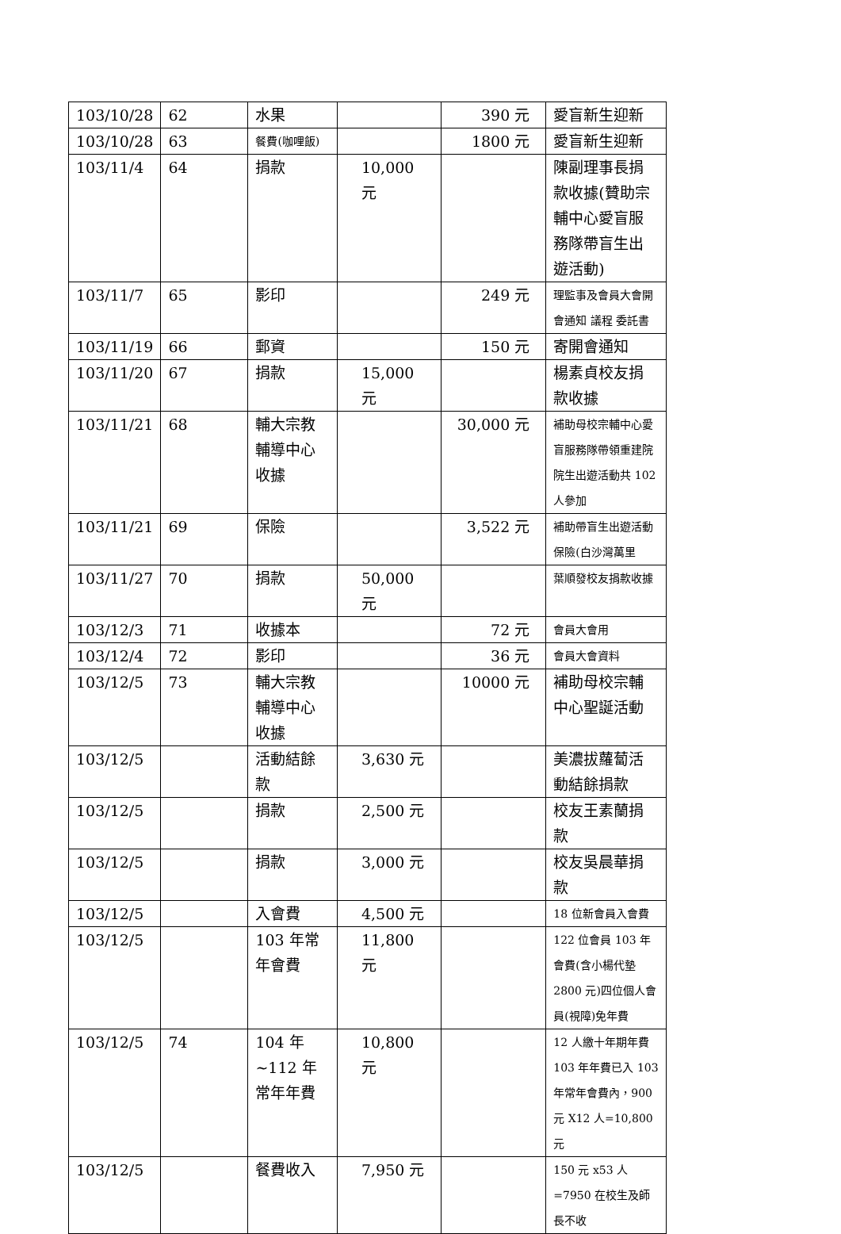| 103/10/28 | 62 | 水果 | | 390 元 | 愛盲新生迎新 |
| 103/10/28 | 63 | 餐費(咖哩飯) | | 1800 元 | 愛盲新生迎新 |
| 103/11/4 | 64 | 捐款 | 10,000 元 | | 陳副理事長捐款收據(贊助宗輔中心愛盲服務隊帶盲生出遊活動) |
| 103/11/7 | 65 | 影印 | | 249 元 | 理監事及會員大會開會通知 議程 委託書 |
| 103/11/19 | 66 | 郵資 | | 150 元 | 寄開會通知 |
| 103/11/20 | 67 | 捐款 | 15,000 元 | | 楊素貞校友捐款收據 |
| 103/11/21 | 68 | 輔大宗教輔導中心收據 | | 30,000 元 | 補助母校宗輔中心愛盲服務隊帶領重建院院生出遊活動共 102 人參加 |
| 103/11/21 | 69 | 保險 | | 3,522 元 | 補助帶盲生出遊活動保險(白沙灣萬里 |
| 103/11/27 | 70 | 捐款 | 50,000 元 | | 葉順發校友捐款收據 |
| 103/12/3 | 71 | 收據本 | | 72 元 | 會員大會用 |
| 103/12/4 | 72 | 影印 | | 36 元 | 會員大會資料 |
| 103/12/5 | 73 | 輔大宗教輔導中心收據 | | 10000 元 | 補助母校宗輔中心聖誕活動 |
| 103/12/5 | | 活動結餘款 | 3,630 元 | | 美濃拔蘿蔔活動結餘捐款 |
| 103/12/5 | | 捐款 | 2,500 元 | | 校友王素蘭捐款 |
| 103/12/5 | | 捐款 | 3,000 元 | | 校友吳晨華捐款 |
| 103/12/5 | | 入會費 | 4,500 元 | | 18 位新會員入會費 |
| 103/12/5 | | 103 年常年會費 | 11,800 元 | | 122 位會員 103 年會費(含小楊代墊 2800 元)四位個人會員(視障)免年費 |
| 103/12/5 | 74 | 104 年 ~112 年常年年費 | 10,800 元 | | 12 人繳十年期年費 103 年年費已入 103 年常年會費內，900 元 X12 人=10,800 元 |
| 103/12/5 | | 餐費收入 | 7,950 元 | | 150 元 x53 人=7950 在校生及師長不收 |